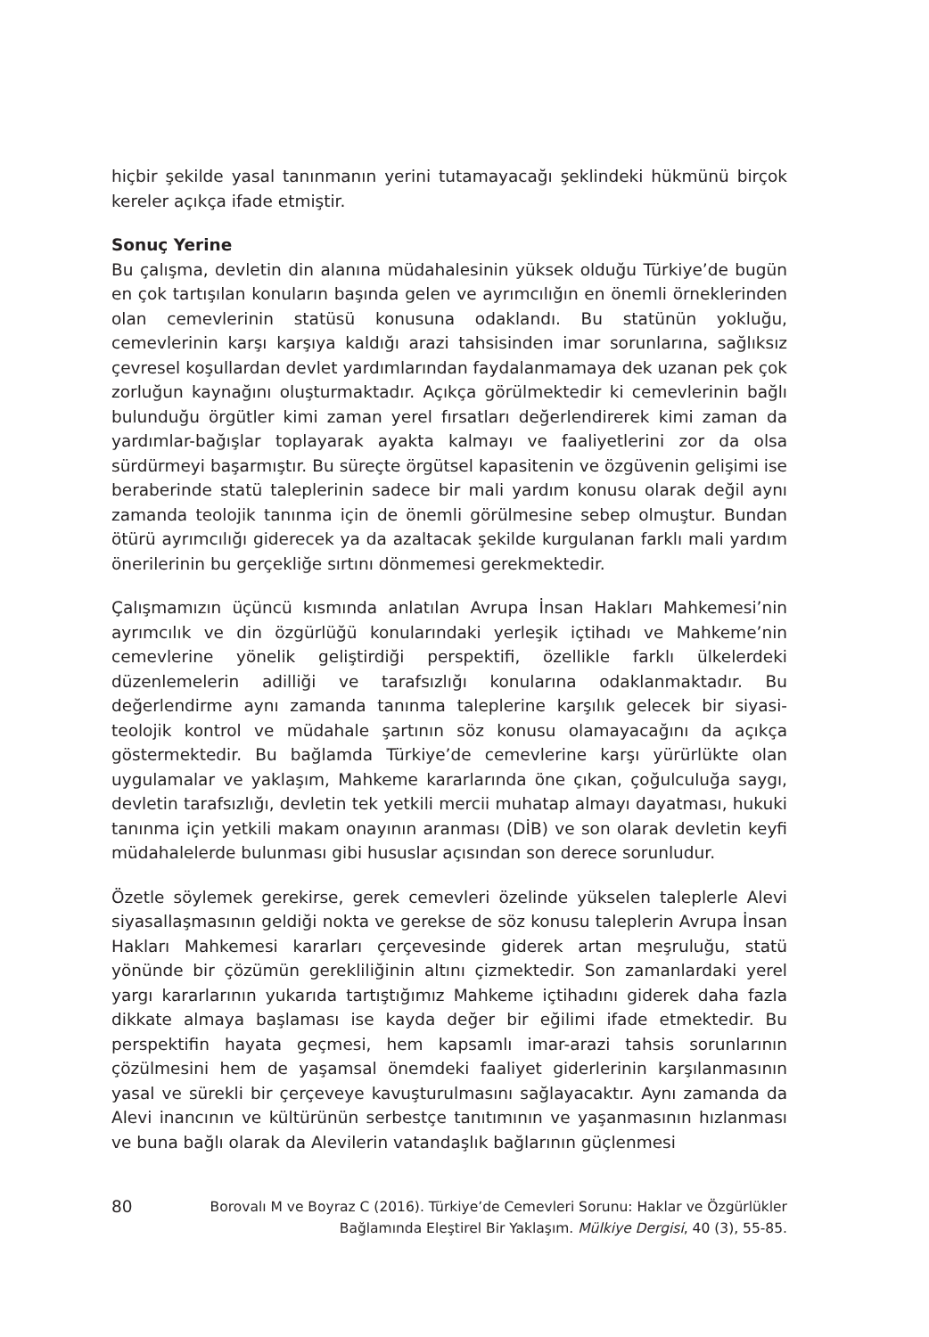hiçbir şekilde yasal tanınmanın yerini tutamayacağı şeklindeki hükmünü birçok kereler açıkça ifade etmiştir.
Sonuç Yerine
Bu çalışma, devletin din alanına müdahalesinin yüksek olduğu Türkiye’de bugün en çok tartışılan konuların başında gelen ve ayrımcılığın en önemli örneklerinden olan cemevlerinin statüsü konusuna odaklandı. Bu statünün yokluğu, cemevlerinin karşı karşıya kaldığı arazi tahsisinden imar sorunlarına, sağlıksız çevresel koşullardan devlet yardımlarından faydalanmamaya dek uzanan pek çok zorluğun kaynağını oluşturmaktadır. Açıkça görülmektedir ki cemevlerinin bağlı bulunduğu örgütler kimi zaman yerel fırsatları değerlendirerek kimi zaman da yardımlar-bağışlar toplayarak ayakta kalmayı ve faaliyetlerini zor da olsa sürdürmeyi başarmıştır. Bu süreçte örgütsel kapasitenin ve özgüvenin gelişimi ise beraberinde statü taleplerinin sadece bir mali yardım konusu olarak değil aynı zamanda teolojik tanınma için de önemli görülmesine sebep olmuştur. Bundan ötürü ayrımcılığı giderecek ya da azaltacak şekilde kurgulanan farklı mali yardım önerilerinin bu gerçekliğe sırtını dönmemesi gerekmektedir.
Çalışmamızın üçüncü kısmında anlatılan Avrupa İnsan Hakları Mahkemesi’nin ayrımcılık ve din özgürlüğü konularındaki yerleşik içtihadı ve Mahkeme’nin cemevlerine yönelik geliştirdiği perspektifi, özellikle farklı ülkelerdeki düzenlemelerin adilliği ve tarafsızlığı konularına odaklanmaktadır. Bu değerlendirme aynı zamanda tanınma taleplerine karşılık gelecek bir siyasi-teolojik kontrol ve müdahale şartının söz konusu olamayacağını da açıkça göstermektedir. Bu bağlamda Türkiye’de cemevlerine karşı yürürlükte olan uygulamalar ve yaklaşım, Mahkeme kararlarında öne çıkan, çoğulculuğa saygı, devletin tarafsızlığı, devletin tek yetkili mercii muhatap almayı dayatması, hukuki tanınma için yetkili makam onayının aranması (DİB) ve son olarak devletin keyfi müdahalelerde bulunması gibi hususlar açısından son derece sorunludur.
Özetle söylemek gerekirse, gerek cemevleri özelinde yükselen taleplerle Alevi siyasallaşmasının geldiği nokta ve gerekse de söz konusu taleplerin Avrupa İnsan Hakları Mahkemesi kararları çerçevesinde giderek artan meşruluğu, statü yönünde bir çözümün gerekliliğinin altını çizmektedir. Son zamanlardaki yerel yargı kararlarının yukarıda tartıştığımız Mahkeme içtihadını giderek daha fazla dikkate almaya başlaması ise kayda değer bir eğilimi ifade etmektedir. Bu perspektifin hayata geçmesi, hem kapsamlı imar-arazi tahsis sorunlarının çözülmesini hem de yaşamsal önemdeki faaliyet giderlerinin karşılanmasının yasal ve sürekli bir çerçeveye kavuşturulmasını sağlayacaktır. Aynı zamanda da Alevi inancının ve kültürünün serbestçe tanıtımının ve yaşanmasının hızlanması ve buna bağlı olarak da Alevilerin vatandaşlık bağlarının güçlenmesi
80
Borovalı M ve Boyraz C (2016). Türkiye’de Cemevleri Sorunu: Haklar ve Özgürlükler Bağlamında Eleştirel Bir Yaklaşım. Mülkiye Dergisi, 40 (3), 55-85.